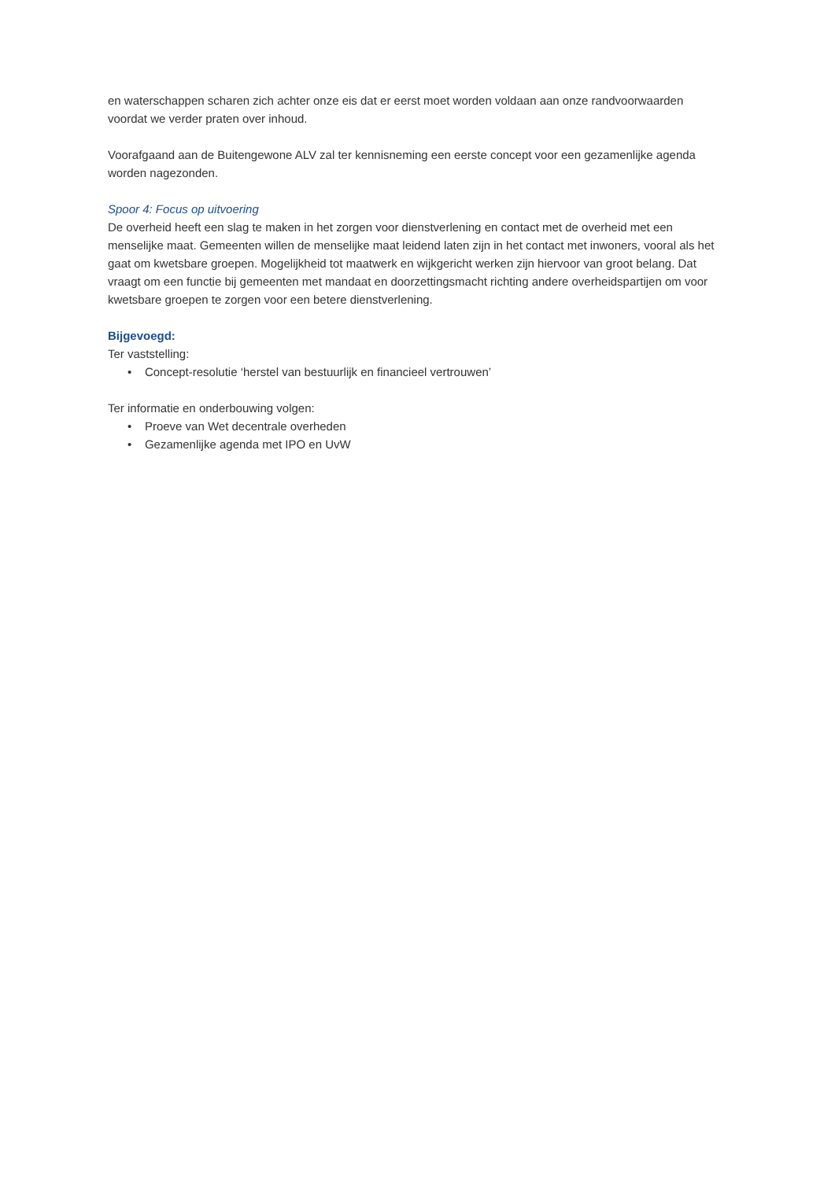en waterschappen scharen zich achter onze eis dat er eerst moet worden voldaan aan onze randvoorwaarden voordat we verder praten over inhoud.
Voorafgaand aan de Buitengewone ALV zal ter kennisneming een eerste concept voor een gezamenlijke agenda worden nagezonden.
Spoor 4: Focus op uitvoering
De overheid heeft een slag te maken in het zorgen voor dienstverlening en contact met de overheid met een menselijke maat. Gemeenten willen de menselijke maat leidend laten zijn in het contact met inwoners, vooral als het gaat om kwetsbare groepen. Mogelijkheid tot maatwerk en wijkgericht werken zijn hiervoor van groot belang. Dat vraagt om een functie bij gemeenten met mandaat en doorzettingsmacht richting andere overheidspartijen om voor kwetsbare groepen te zorgen voor een betere dienstverlening.
Bijgevoegd:
Ter vaststelling:
• Concept-resolutie ‘herstel van bestuurlijk en financieel vertrouwen’
Ter informatie en onderbouwing volgen:
• Proeve van Wet decentrale overheden
• Gezamenlijke agenda met IPO en UvW